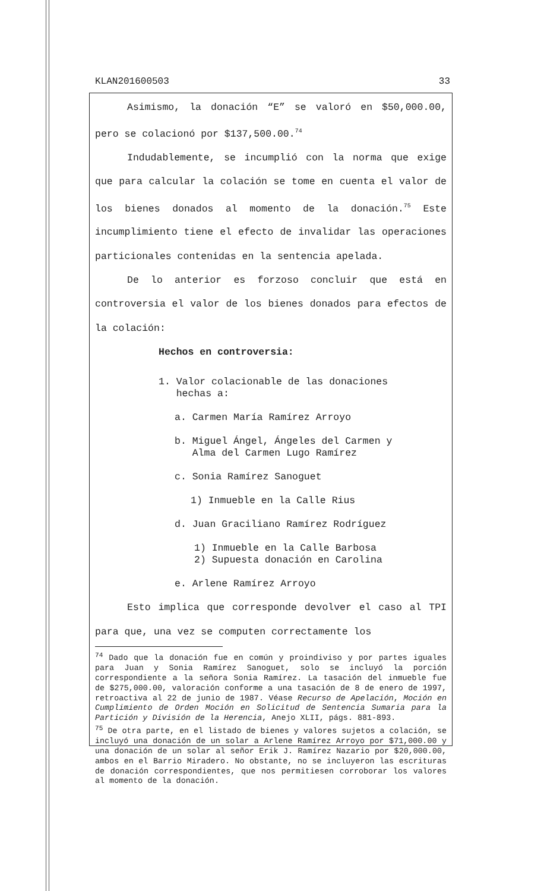KLAN201600503 33
Asimismo, la donación “E” se valoró en $50,000.00, pero se colacionó por $137,500.00.<sup>74</sup>
Indudablemente, se incumplió con la norma que exige que para calcular la colación se tome en cuenta el valor de los bienes donados al momento de la donación.<sup>75</sup> Este incumplimiento tiene el efecto de invalidar las operaciones particionales contenidas en la sentencia apelada.
De lo anterior es forzoso concluir que está en controversia el valor de los bienes donados para efectos de la colación:
Hechos en controversia:
1. Valor colacionable de las donaciones
hechas a:
a. Carmen María Ramírez Arroyo
b. Miguel Ángel, Ángeles del Carmen y
Alma del Carmen Lugo Ramírez
c. Sonia Ramírez Sanoguet
1) Inmueble en la Calle Rius
d. Juan Graciliano Ramírez Rodríguez
1) Inmueble en la Calle Barbosa
2) Supuesta donación en Carolina
e. Arlene Ramírez Arroyo
Esto implica que corresponde devolver el caso al TPI para que, una vez se computen correctamente los
<sup>74</sup> Dado que la donación fue en común y proindiviso y por partes iguales para Juan y Sonia Ramírez Sanoguet, solo se incluyó la porción correspondiente a la señora Sonia Ramírez. La tasación del inmueble fue de $275,000.00, valoración conforme a una tasación de 8 de enero de 1997, retroactiva al 22 de junio de 1987. Véase Recurso de Apelación, Moción en Cumplimiento de Orden Moción en Solicitud de Sentencia Sumaria para la Partición y División de la Herencia, Anejo XLII, págs. 881-893.
<sup>75</sup> De otra parte, en el listado de bienes y valores sujetos a colación, se incluyó una donación de un solar a Arlene Ramírez Arroyo por $71,000.00 y una donación de un solar al señor Erik J. Ramírez Nazario por $20,000.00, ambos en el Barrio Miradero. No obstante, no se incluyeron las escrituras de donación correspondientes, que nos permitiesen corroborar los valores al momento de la donación.